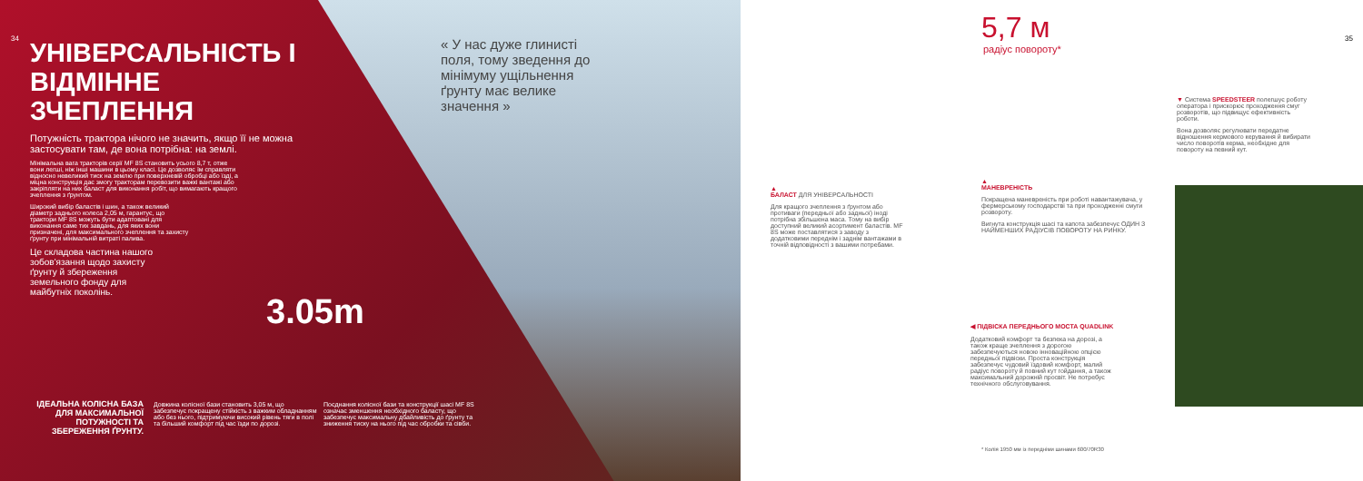34
УНІВЕРСАЛЬНІСТЬ І ВІДМІННЕ ЗЧЕПЛЕННЯ
Потужність трактора нічого не значить, якщо її не можна застосувати там, де вона потрібна: на землі.
Мінімальна вага тракторів серії MF 8S становить усього 8,7 т, отже вони легші, ніж інші машини в цьому класі. Це дозволяє їм справляти відносно невеликий тиск на землю при поверхневій обробці або їзді, а міцна конструкція дає змогу тракторам перевозити важкі вантажі або закріпляти на них баласт для виконання робіт, що вимагають кращого зчеплення з ґрунтом.
Широкий вибір баластів і шин, а також великий діаметр заднього колеса 2,05 м, гарантує, що трактори MF 8S можуть бути адаптовані для виконання саме тих завдань, для яких вони призначені, для максимального зчеплення та захисту ґрунту при мінімальній витраті палива.
Це складова частина нашого зобов'язання щодо захисту ґрунту й збереження земельного фонду для майбутніх поколінь.
3.05m
« У нас дуже глинисті поля, тому зведення до мінімуму ущільнення ґрунту має велике значення »
ІДЕАЛЬНА КОЛІСНА БАЗА ДЛЯ МАКСИМАЛЬНОЇ ПОТУЖНОСТІ ТА ЗБЕРЕЖЕННЯ ҐРУНТУ.
Довжина колісної бази становить 3,05 м, що забезпечує покращену стійкість з важким обладнанням або без нього, підтримуючи високий рівень тяги в полі та більший комфорт під час їзди по дорозі.
Поєднання колісної бази та конструкції шасі MF 8S означає зменшення необхідного баласту, що забезпечує максимальну дбайливість до ґрунту та зниження тиску на нього під час обробки та сівби.
5,7 м
радіус повороту*
35
▲
БАЛАСТ ДЛЯ УНІВЕРСАЛЬНОСТІ
Для кращого зчеплення з ґрунтом або противаги (передньої або задньої) іноді потрібна збільшена маса. Тому на вибір доступний великий асортимент баластів. MF 8S може поставлятися з заводу з додатковими переднім і заднім вантажами в точній відповідності з вашими потребами.
▲
МАНЕВРЕНІСТЬ
Покращена маневреність при роботі навантажувача, у фермерському господарстві та при проходженні смуги розвороту.
Вигнута конструкція шасі та капота забезпечує ОДИН З НАЙМЕНШИХ РАДІУСІВ ПОВОРОТУ НА РИНКУ.
▼ Система SPEEDSTEER полегшує роботу оператора і прискорює проходження смуг розворотів, що підвищує ефективність роботи.
Вона дозволяє регулювати передатне відношення кермового керування й вибирати число поворотів керма, необхідне для повороту на певний кут.
◀ ПІДВІСКА ПЕРЕДНЬОГО МОСТА QUADLINK
Додатковий комфорт та безпека на дорозі, а також краще зчеплення з дорогою забезпечуються новою інноваційною опцією передньої підвіски. Проста конструкція забезпечує чудовий їздовий комфорт, малий радіус повороту й повний кут гойдання, а також максимальний дорожній просвіт. Не потребує технічного обслуговування.
* Колія 1950 мм із передніми шинами 600/70R30